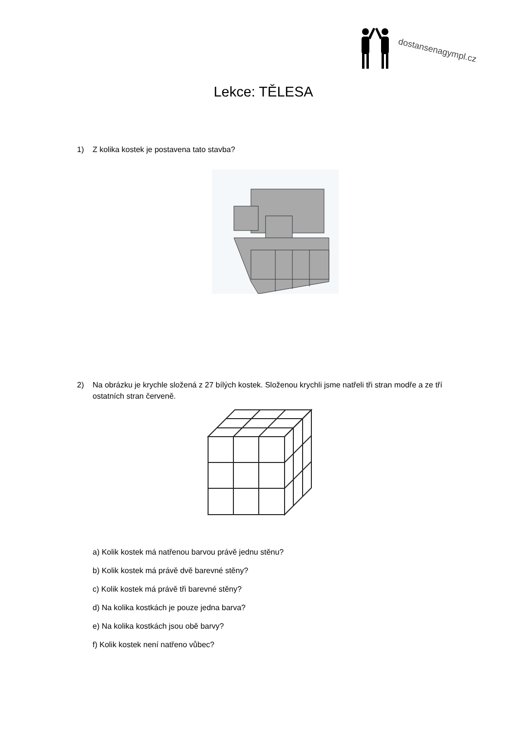dostansenagympl.cz
Lekce: TĚLESA
1) Z kolika kostek je postavena tato stavba?
2) Na obrázku je krychle složená z 27 bílých kostek. Složenou krychli jsme natřeli tři stran modře a ze tří ostatních stran červeně.
a) Kolik kostek má natřenou barvou právě jednu stěnu?
b) Kolik kostek má právě dvě barevné stěny?
c) Kolik kostek má právě tři barevné stěny?
d) Na kolika kostkách je pouze jedna barva?
e) Na kolika kostkách jsou obě barvy?
f) Kolik kostek není natřeno vůbec?